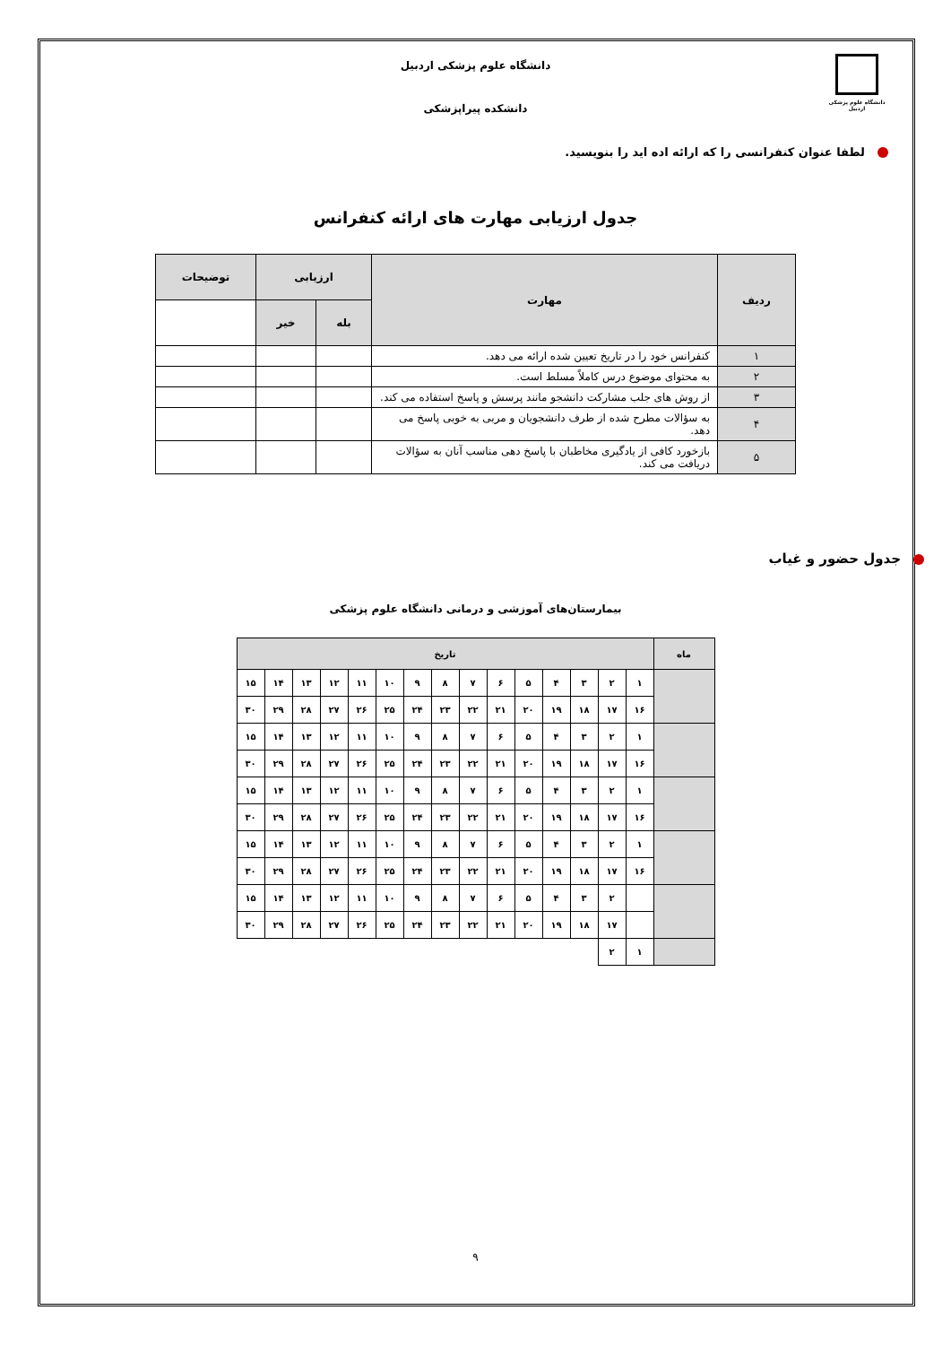دانشگاه علوم پزشکی اردبیل
دانشگاه علوم پزشکی اردبیل
دانشکده پیراپزشکی
لطفا عنوان کنفرانسی را که ارائه اده اید را بنویسید.
جدول ارزیابی مهارت های ارائه کنفرانس
| ردیف | مهارت | ارزیابی | | توضیحات |
| --- | --- | --- | --- | --- |
| | | بله | خیر | |
| ۱ | کنفرانس خود را در تاریخ تعیین شده ارائه می دهد. | | | |
| ۲ | به محتوای موضوع درس کاملاً مسلط است. | | | |
| ۳ | از روش های جلب مشارکت دانشجو مانند پرسش و پاسخ استفاده می کند. | | | |
| ۴ | به سؤالات مطرح شده از طرف دانشجویان و مربی به خوبی پاسخ می دهد. | | | |
| ۵ | بازخورد کافی از یادگیری مخاطبان با پاسخ دهی مناسب آنان به سؤالات دریافت می کند. | | | |
جدول حضور و غیاب
بیمارستان‌های آموزشی و درمانی دانشگاه علوم پزشکی
| ماه | تاریخ | | | | | | | | | | | | | | |
| | ۱ | ۲ | ۳ | ۴ | ۵ | ۶ | ۷ | ۸ | ۹ | ۱۰ | ۱۱ | ۱۲ | ۱۳ | ۱۴ | ۱۵ |
| | ۱۶ | ۱۷ | ۱۸ | ۱۹ | ۲۰ | ۲۱ | ۲۲ | ۲۳ | ۲۴ | ۲۵ | ۲۶ | ۲۷ | ۲۸ | ۲۹ | ۳۰ |
| | ۱ | ۲ | ۳ | ۴ | ۵ | ۶ | ۷ | ۸ | ۹ | ۱۰ | ۱۱ | ۱۲ | ۱۳ | ۱۴ | ۱۵ |
| | ۱۶ | ۱۷ | ۱۸ | ۱۹ | ۲۰ | ۲۱ | ۲۲ | ۲۳ | ۲۴ | ۲۵ | ۲۶ | ۲۷ | ۲۸ | ۲۹ | ۳۰ |
| | ۱ | ۲ | ۳ | ۴ | ۵ | ۶ | ۷ | ۸ | ۹ | ۱۰ | ۱۱ | ۱۲ | ۱۳ | ۱۴ | ۱۵ |
| | ۱۶ | ۱۷ | ۱۸ | ۱۹ | ۲۰ | ۲۱ | ۲۲ | ۲۳ | ۲۴ | ۲۵ | ۲۶ | ۲۷ | ۲۸ | ۲۹ | ۳۰ |
| | ۱ | ۲ | ۳ | ۴ | ۵ | ۶ | ۷ | ۸ | ۹ | ۱۰ | ۱۱ | ۱۲ | ۱۳ | ۱۴ | ۱۵ |
| | ۱۶ | ۱۷ | ۱۸ | ۱۹ | ۲۰ | ۲۱ | ۲۲ | ۲۳ | ۲۴ | ۲۵ | ۲۶ | ۲۷ | ۲۸ | ۲۹ | ۳۰ |
| | | ۲ | ۳ | ۴ | ۵ | ۶ | ۷ | ۸ | ۹ | ۱۰ | ۱۱ | ۱۲ | ۱۳ | ۱۴ | ۱۵ |
| | | ۱۷ | ۱۸ | ۱۹ | ۲۰ | ۲۱ | ۲۲ | ۲۳ | ۲۴ | ۲۵ | ۲۶ | ۲۷ | ۲۸ | ۲۹ | ۳۰ |
| | ۱ | ۲ | | | | | | | | | | | | | |
۹